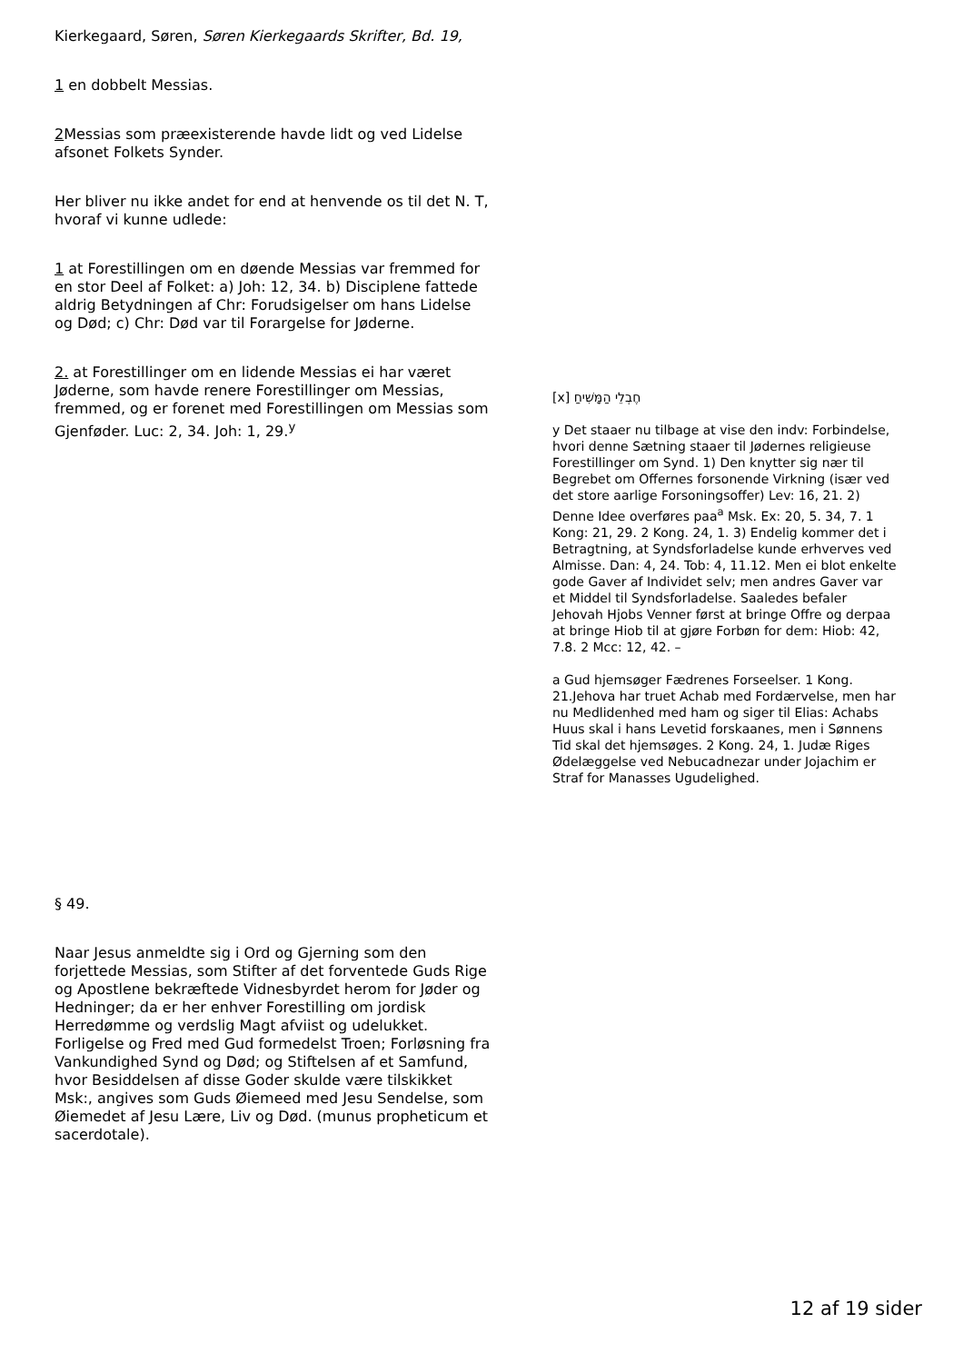Kierkegaard, Søren, Søren Kierkegaards Skrifter, Bd. 19,
1 en dobbelt Messias.
2 Messias som præexisterende havde lidt og ved Lidelse afsonet Folkets Synder.
Her bliver nu ikke andet for end at henvende os til det N. T, hvoraf vi kunne udlede:
1 at Forestillingen om en døende Messias var fremmed for en stor Deel af Folket: a) Joh: 12, 34. b) Disciplene fattede aldrig Betydningen af Chr: Forudsigelser om hans Lidelse og Død; c) Chr: Død var til Forargelse for Jøderne.
2. at Forestillinger om en lidende Messias ei har været Jøderne, som havde renere Forestillinger om Messias, fremmed, og er forenet med Forestillingen om Messias som Gjenføder. Luc: 2, 34. Joh: 1, 29.<sup>y</sup>
§ 49.
Naar Jesus anmeldte sig i Ord og Gjerning som den forjettede Messias, som Stifter af det forventede Guds Rige og Apostlene bekræftede Vidnesbyrdet herom for Jøder og Hedninger; da er her enhver Forestilling om jordisk Herredømme og verdslig Magt afviist og udelukket. Forligelse og Fred med Gud formedelst Troen; Forløsning fra Vankundighed Synd og Død; og Stiftelsen af et Samfund, hvor Besiddelsen af disse Goder skulde være tilskikket Msk:, angives som Guds Øiemeed med Jesu Sendelse, som Øiemedet af Jesu Lære, Liv og Død. (munus propheticum et sacerdotale).
[x] חֶבְלֵי הַמָּשִׁיחַ
y Det staaer nu tilbage at vise den indv: Forbindelse, hvori denne Sætning staaer til Jødernes religieuse Forestillinger om Synd. 1) Den knytter sig nær til Begrebet om Offernes forsonende Virkning (især ved det store aarlige Forsoningsoffer) Lev: 16, 21. 2) Denne Idee overføres paa<sup>a</sup> Msk. Ex: 20, 5. 34, 7. 1 Kong: 21, 29. 2 Kong. 24, 1. 3) Endelig kommer det i Betragtning, at Syndsforladelse kunde erhverves ved Almisse. Dan: 4, 24. Tob: 4, 11.12. Men ei blot enkelte gode Gaver af Individet selv; men andres Gaver var et Middel til Syndsforladelse. Saaledes befaler Jehovah Hjobs Venner først at bringe Offre og derpaa at bringe Hiob til at gjøre Forbøn for dem: Hiob: 42, 7.8. 2 Mcc: 12, 42. –
a Gud hjemsøger Fædrenes Forseelser. 1 Kong. 21.Jehova har truet Achab med Fordærvelse, men har nu Medlidenhed med ham og siger til Elias: Achabs Huus skal i hans Levetid forskaanes, men i Sønnens Tid skal det hjemsøges. 2 Kong. 24, 1. Judæ Riges Ødelæggelse ved Nebucadnezar under Jojachim er Straf for Manasses Ugudelighed.
12 af 19 sider